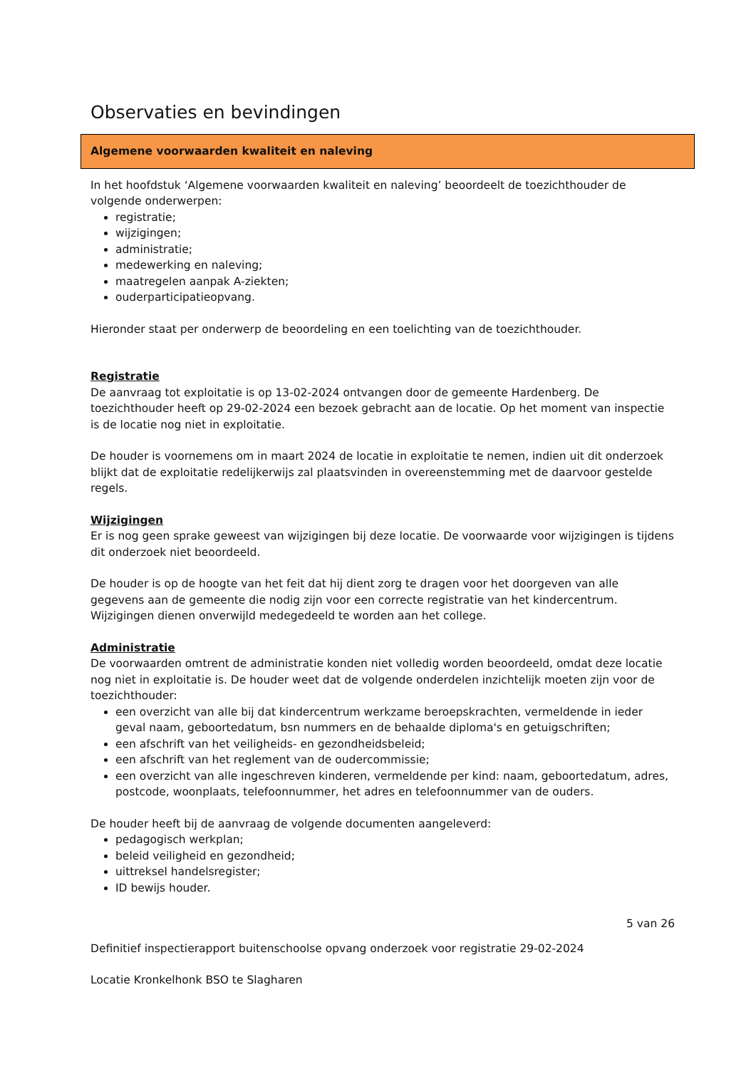Observaties en bevindingen
Algemene voorwaarden kwaliteit en naleving
In het hoofdstuk ‘Algemene voorwaarden kwaliteit en naleving’ beoordeelt de toezichthouder de volgende onderwerpen:
registratie;
wijzigingen;
administratie;
medewerking en naleving;
maatregelen aanpak A-ziekten;
ouderparticipatieopvang.
Hieronder staat per onderwerp de beoordeling en een toelichting van de toezichthouder.
Registratie
De aanvraag tot exploitatie is op 13-02-2024 ontvangen door de gemeente Hardenberg. De toezichthouder heeft op 29-02-2024 een bezoek gebracht aan de locatie. Op het moment van inspectie is de locatie nog niet in exploitatie.
De houder is voornemens om in maart 2024 de locatie in exploitatie te nemen, indien uit dit onderzoek blijkt dat de exploitatie redelijkerwijs zal plaatsvinden in overeenstemming met de daarvoor gestelde regels.
Wijzigingen
Er is nog geen sprake geweest van wijzigingen bij deze locatie. De voorwaarde voor wijzigingen is tijdens dit onderzoek niet beoordeeld.
De houder is op de hoogte van het feit dat hij dient zorg te dragen voor het doorgeven van alle gegevens aan de gemeente die nodig zijn voor een correcte registratie van het kindercentrum. Wijzigingen dienen onverwijld medegedeeld te worden aan het college.
Administratie
De voorwaarden omtrent de administratie konden niet volledig worden beoordeeld, omdat deze locatie nog niet in exploitatie is. De houder weet dat de volgende onderdelen inzichtelijk moeten zijn voor de toezichthouder:
een overzicht van alle bij dat kindercentrum werkzame beroepskrachten, vermeldende in ieder geval naam, geboortedatum, bsn nummers en de behaalde diploma's en getuigschriften;
een afschrift van het veiligheids- en gezondheidsbeleid;
een afschrift van het reglement van de oudercommissie;
een overzicht van alle ingeschreven kinderen, vermeldende per kind: naam, geboortedatum, adres, postcode, woonplaats, telefoonnummer, het adres en telefoonnummer van de ouders.
De houder heeft bij de aanvraag de volgende documenten aangeleverd:
pedagogisch werkplan;
beleid veiligheid en gezondheid;
uittreksel handelsregister;
ID bewijs houder.
5 van 26
Definitief inspectierapport buitenschoolse opvang onderzoek voor registratie 29-02-2024
Locatie Kronkelhonk BSO te Slagharen